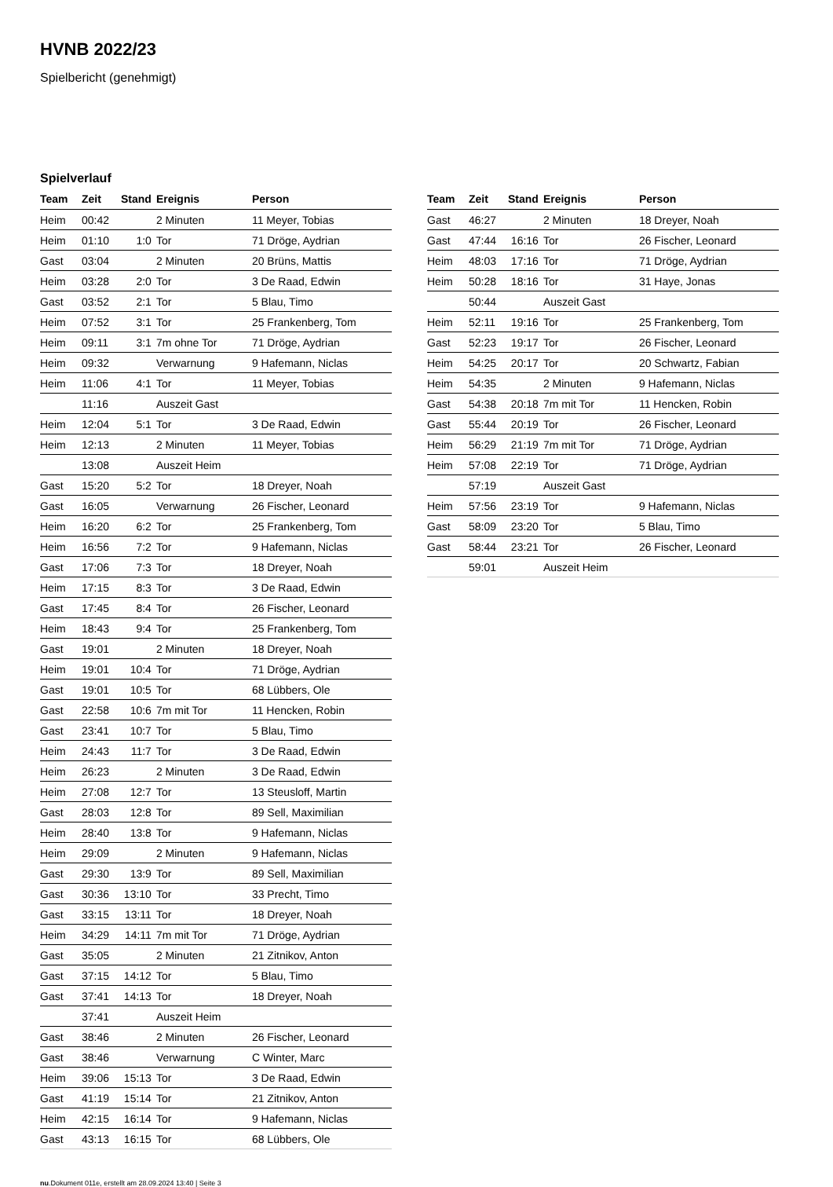HVNB 2022/23
Spielbericht (genehmigt)
Spielverlauf
| Team | Zeit | Stand | Ereignis | Person |
| --- | --- | --- | --- | --- |
| Heim | 00:42 | | 2 Minuten | 11 Meyer, Tobias |
| Heim | 01:10 | 1:0 | Tor | 71 Dröge, Aydrian |
| Gast | 03:04 | | 2 Minuten | 20 Brüns, Mattis |
| Heim | 03:28 | 2:0 | Tor | 3 De Raad, Edwin |
| Gast | 03:52 | 2:1 | Tor | 5 Blau, Timo |
| Heim | 07:52 | 3:1 | Tor | 25 Frankenberg, Tom |
| Heim | 09:11 | 3:1 | 7m ohne Tor | 71 Dröge, Aydrian |
| Heim | 09:32 | | Verwarnung | 9 Hafemann, Niclas |
| Heim | 11:06 | 4:1 | Tor | 11 Meyer, Tobias |
| | 11:16 | | Auszeit Gast | |
| Heim | 12:04 | 5:1 | Tor | 3 De Raad, Edwin |
| Heim | 12:13 | | 2 Minuten | 11 Meyer, Tobias |
| | 13:08 | | Auszeit Heim | |
| Gast | 15:20 | 5:2 | Tor | 18 Dreyer, Noah |
| Gast | 16:05 | | Verwarnung | 26 Fischer, Leonard |
| Heim | 16:20 | 6:2 | Tor | 25 Frankenberg, Tom |
| Heim | 16:56 | 7:2 | Tor | 9 Hafemann, Niclas |
| Gast | 17:06 | 7:3 | Tor | 18 Dreyer, Noah |
| Heim | 17:15 | 8:3 | Tor | 3 De Raad, Edwin |
| Gast | 17:45 | 8:4 | Tor | 26 Fischer, Leonard |
| Heim | 18:43 | 9:4 | Tor | 25 Frankenberg, Tom |
| Gast | 19:01 | | 2 Minuten | 18 Dreyer, Noah |
| Heim | 19:01 | 10:4 | Tor | 71 Dröge, Aydrian |
| Gast | 19:01 | 10:5 | Tor | 68 Lübbers, Ole |
| Gast | 22:58 | 10:6 | 7m mit Tor | 11 Hencken, Robin |
| Gast | 23:41 | 10:7 | Tor | 5 Blau, Timo |
| Heim | 24:43 | 11:7 | Tor | 3 De Raad, Edwin |
| Heim | 26:23 | | 2 Minuten | 3 De Raad, Edwin |
| Heim | 27:08 | 12:7 | Tor | 13 Steusloff, Martin |
| Gast | 28:03 | 12:8 | Tor | 89 Sell, Maximilian |
| Heim | 28:40 | 13:8 | Tor | 9 Hafemann, Niclas |
| Heim | 29:09 | | 2 Minuten | 9 Hafemann, Niclas |
| Gast | 29:30 | 13:9 | Tor | 89 Sell, Maximilian |
| Gast | 30:36 | 13:10 | Tor | 33 Precht, Timo |
| Gast | 33:15 | 13:11 | Tor | 18 Dreyer, Noah |
| Heim | 34:29 | 14:11 | 7m mit Tor | 71 Dröge, Aydrian |
| Gast | 35:05 | | 2 Minuten | 21 Zitnikov, Anton |
| Gast | 37:15 | 14:12 | Tor | 5 Blau, Timo |
| Gast | 37:41 | 14:13 | Tor | 18 Dreyer, Noah |
| | 37:41 | | Auszeit Heim | |
| Gast | 38:46 | | 2 Minuten | 26 Fischer, Leonard |
| Gast | 38:46 | | Verwarnung | C Winter, Marc |
| Heim | 39:06 | 15:13 | Tor | 3 De Raad, Edwin |
| Gast | 41:19 | 15:14 | Tor | 21 Zitnikov, Anton |
| Heim | 42:15 | 16:14 | Tor | 9 Hafemann, Niclas |
| Gast | 43:13 | 16:15 | Tor | 68 Lübbers, Ole |
| Team | Zeit | Stand | Ereignis | Person |
| --- | --- | --- | --- | --- |
| Gast | 46:27 | | 2 Minuten | 18 Dreyer, Noah |
| Gast | 47:44 | 16:16 | Tor | 26 Fischer, Leonard |
| Heim | 48:03 | 17:16 | Tor | 71 Dröge, Aydrian |
| Heim | 50:28 | 18:16 | Tor | 31 Haye, Jonas |
| | 50:44 | | Auszeit Gast | |
| Heim | 52:11 | 19:16 | Tor | 25 Frankenberg, Tom |
| Gast | 52:23 | 19:17 | Tor | 26 Fischer, Leonard |
| Heim | 54:25 | 20:17 | Tor | 20 Schwartz, Fabian |
| Heim | 54:35 | | 2 Minuten | 9 Hafemann, Niclas |
| Gast | 54:38 | 20:18 | 7m mit Tor | 11 Hencken, Robin |
| Gast | 55:44 | 20:19 | Tor | 26 Fischer, Leonard |
| Heim | 56:29 | 21:19 | 7m mit Tor | 71 Dröge, Aydrian |
| Heim | 57:08 | 22:19 | Tor | 71 Dröge, Aydrian |
| | 57:19 | | Auszeit Gast | |
| Heim | 57:56 | 23:19 | Tor | 9 Hafemann, Niclas |
| Gast | 58:09 | 23:20 | Tor | 5 Blau, Timo |
| Gast | 58:44 | 23:21 | Tor | 26 Fischer, Leonard |
| | 59:01 | | Auszeit Heim | |
nu.Dokument 011e, erstellt am 28.09.2024 13:40 | Seite 3